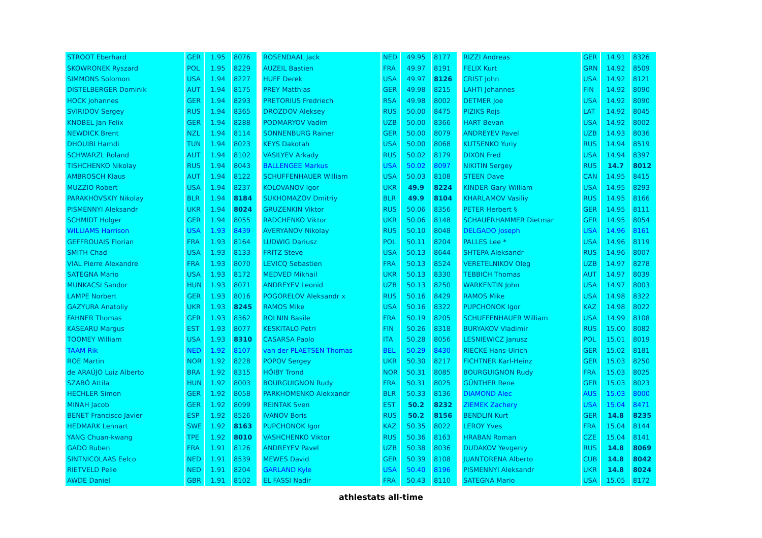| STROOT Eberhard | GER | 1.95 | 8076 |
| SKOWRONEK Ryszard | POL | 1.95 | 8229 |
| SIMMONS Solomon | USA | 1.94 | 8227 |
| DISTELBERGER Dominik | AUT | 1.94 | 8175 |
| HOCK Johannes | GER | 1.94 | 8293 |
| SVIRIDOV Sergey | RUS | 1.94 | 8365 |
| KNOBEL Jan Felix | GER | 1.94 | 8288 |
| NEWDICK Brent | NZL | 1.94 | 8114 |
| DHOUIBI Hamdi | TUN | 1.94 | 8023 |
| SCHWARZL Roland | AUT | 1.94 | 8102 |
| TISHCHENKO Nikolay | RUS | 1.94 | 8043 |
| AMBROSCH Klaus | AUT | 1.94 | 8122 |
| MUZZIO Robert | USA | 1.94 | 8237 |
| PARAKHOVSKIY Nikolay | BLR | 1.94 | 8184 |
| PISMENNYI Aleksandr | UKR | 1.94 | 8024 |
| SCHMIDT Holger | GER | 1.94 | 8055 |
| WILLIAMS Harrison | USA | 1.93 | 8439 |
| GEFFROUAIS Florian | FRA | 1.93 | 8164 |
| SMITH Chad | USA | 1.93 | 8133 |
| VIAL Pierre Alexandre | FRA | 1.93 | 8070 |
| SATEGNA Mario | USA | 1.93 | 8172 |
| MUNKACSI Sandor | HUN | 1.93 | 8071 |
| LAMPE Norbert | GER | 1.93 | 8016 |
| GAZYURA Anatoliy | UKR | 1.93 | 8245 |
| FAHNER Thomas | GER | 1.93 | 8362 |
| KASEARU Margus | EST | 1.93 | 8077 |
| TOOMEY William | USA | 1.93 | 8310 |
| TAAM Rik | NED | 1.92 | 8107 |
| ROE Martin | NOR | 1.92 | 8228 |
| de ARAÚJO Luiz Alberto | BRA | 1.92 | 8315 |
| SZABÓ Attila | HUN | 1.92 | 8003 |
| HECHLER Simon | GER | 1.92 | 8058 |
| MINAH Jacob | GER | 1.92 | 8099 |
| BENET Francisco Javier | ESP | 1.92 | 8526 |
| HEDMARK Lennart | SWE | 1.92 | 8163 |
| YANG Chuan-kwang | TPE | 1.92 | 8010 |
| GADO Ruben | FRA | 1.91 | 8126 |
| SINTNICOLAAS Eelco | NED | 1.91 | 8539 |
| RIETVELD Pelle | NED | 1.91 | 8204 |
| AWDE Daniel | GBR | 1.91 | 8102 |
| ROSENDAAL Jack | NED | 49.95 | 8177 |
| AUZEIL Bastien | FRA | 49.97 | 8191 |
| HUFF Derek | USA | 49.97 | 8126 |
| PREY Matthias | GER | 49.98 | 8215 |
| PRETORIUS Fredriech | RSA | 49.98 | 8002 |
| DROZDOV Aleksey | RUS | 50.00 | 8475 |
| PODMARYOV Vadim | UZB | 50.00 | 8366 |
| SONNENBURG Rainer | GER | 50.00 | 8079 |
| KEYS Dakotah | USA | 50.00 | 8068 |
| VASILYEV Arkady | RUS | 50.02 | 8179 |
| BALLENGEE Markus | USA | 50.02 | 8097 |
| SCHUFFENHAUER William | USA | 50.03 | 8108 |
| KOLOVANOV Igor | UKR | 49.9 | 8224 |
| SUKHOMAZOV Dmitriy | BLR | 49.9 | 8104 |
| GRUZENKIN Viktor | RUS | 50.06 | 8356 |
| RADCHENKO Viktor | UKR | 50.06 | 8148 |
| AVERYANOV Nikolay | RUS | 50.10 | 8048 |
| LUDWIG Dariusz | POL | 50.11 | 8204 |
| FRITZ Steve | USA | 50.13 | 8644 |
| LEVICQ Sebastien | FRA | 50.13 | 8524 |
| MEDVED Mikhail | UKR | 50.13 | 8330 |
| ANDREYEV Leonid | UZB | 50.13 | 8250 |
| POGORELOV Aleksandr x | RUS | 50.16 | 8429 |
| RAMOS Mike | USA | 50.16 | 8322 |
| ROLNIN Basile | FRA | 50.19 | 8205 |
| KESKITALO Petri | FIN | 50.26 | 8318 |
| CASARSA Paolo | ITA | 50.28 | 8056 |
| van der PLAETSEN Thomas | BEL | 50.29 | 8430 |
| POPOV Sergey | UKR | 50.30 | 8217 |
| HÖIBY Trond | NOR | 50.31 | 8085 |
| BOURGUIGNON Rudy | FRA | 50.31 | 8025 |
| PARKHOMENKO Alekxandr | BLR | 50.33 | 8136 |
| REINTAK Sven | EST | 50.2 | 8232 |
| IVANOV Boris | RUS | 50.2 | 8156 |
| PUPCHONOK Igor | KAZ | 50.35 | 8022 |
| VASHCHENKO Viktor | RUS | 50.36 | 8163 |
| ANDREYEV Pavel | UZB | 50.38 | 8036 |
| MEWES David | GER | 50.39 | 8108 |
| GARLAND Kyle | USA | 50.40 | 8196 |
| EL FASSI Nadir | FRA | 50.43 | 8110 |
| RIZZI Andreas | GER | 14.91 | 8326 |
| FELIX Kurt | GRN | 14.92 | 8509 |
| CRIST John | USA | 14.92 | 8121 |
| LAHTI Johannes | FIN | 14.92 | 8090 |
| DETMER Joe | USA | 14.92 | 8090 |
| PIZIKS Rojs | LAT | 14.92 | 8045 |
| HART Bevan | USA | 14.92 | 8002 |
| ANDREYEV Pavel | UZB | 14.93 | 8036 |
| KUTSENKO Yuriy | RUS | 14.94 | 8519 |
| DIXON Fred | USA | 14.94 | 8397 |
| NIKITIN Sergey | RUS | 14.7 | 8012 |
| STEEN Dave | CAN | 14.95 | 8415 |
| KINDER Gary William | USA | 14.95 | 8293 |
| KHARLAMOV Vasiliy | RUS | 14.95 | 8166 |
| PETER Herbert § | GER | 14.95 | 8111 |
| SCHAUERHAMMER Dietmar | GER | 14.95 | 8054 |
| DELGADO Joseph | USA | 14.96 | 8161 |
| PALLES Lee * | USA | 14.96 | 8119 |
| SHTEPA Aleksandr | RUS | 14.96 | 8007 |
| VERETELNIKOV Oleg | UZB | 14.97 | 8278 |
| TEBBICH Thomas | AUT | 14.97 | 8039 |
| WARKENTIN John | USA | 14.97 | 8003 |
| RAMOS Mike | USA | 14.98 | 8322 |
| PUPCHONOK Igor | KAZ | 14.98 | 8022 |
| SCHUFFENHAUER William | USA | 14.99 | 8108 |
| BURYAKOV Vladimir | RUS | 15.00 | 8082 |
| LESNIEWICZ Janusz | POL | 15.01 | 8019 |
| RIECKE Hans-Ulrich | GER | 15.02 | 8181 |
| FICHTNER Karl-Heinz | GER | 15.03 | 8250 |
| BOURGUIGNON Rudy | FRA | 15.03 | 8025 |
| GÜNTHER Rene | GER | 15.03 | 8023 |
| DIAMOND Alec | AUS | 15.03 | 8000 |
| ZIEMEK Zachery | USA | 15.04 | 8471 |
| BENDLIN Kurt | GER | 14.8 | 8235 |
| LEROY Yves | FRA | 15.04 | 8144 |
| HRABAN Roman | CZE | 15.04 | 8141 |
| DUDAKOV Yevgeniy | RUS | 14.8 | 8069 |
| JUANTORENA Alberto | CUB | 14.8 | 8042 |
| PISMENNYI Aleksandr | UKR | 14.8 | 8024 |
| SATEGNA Mario | USA | 15.05 | 8172 |
athlestats all-time